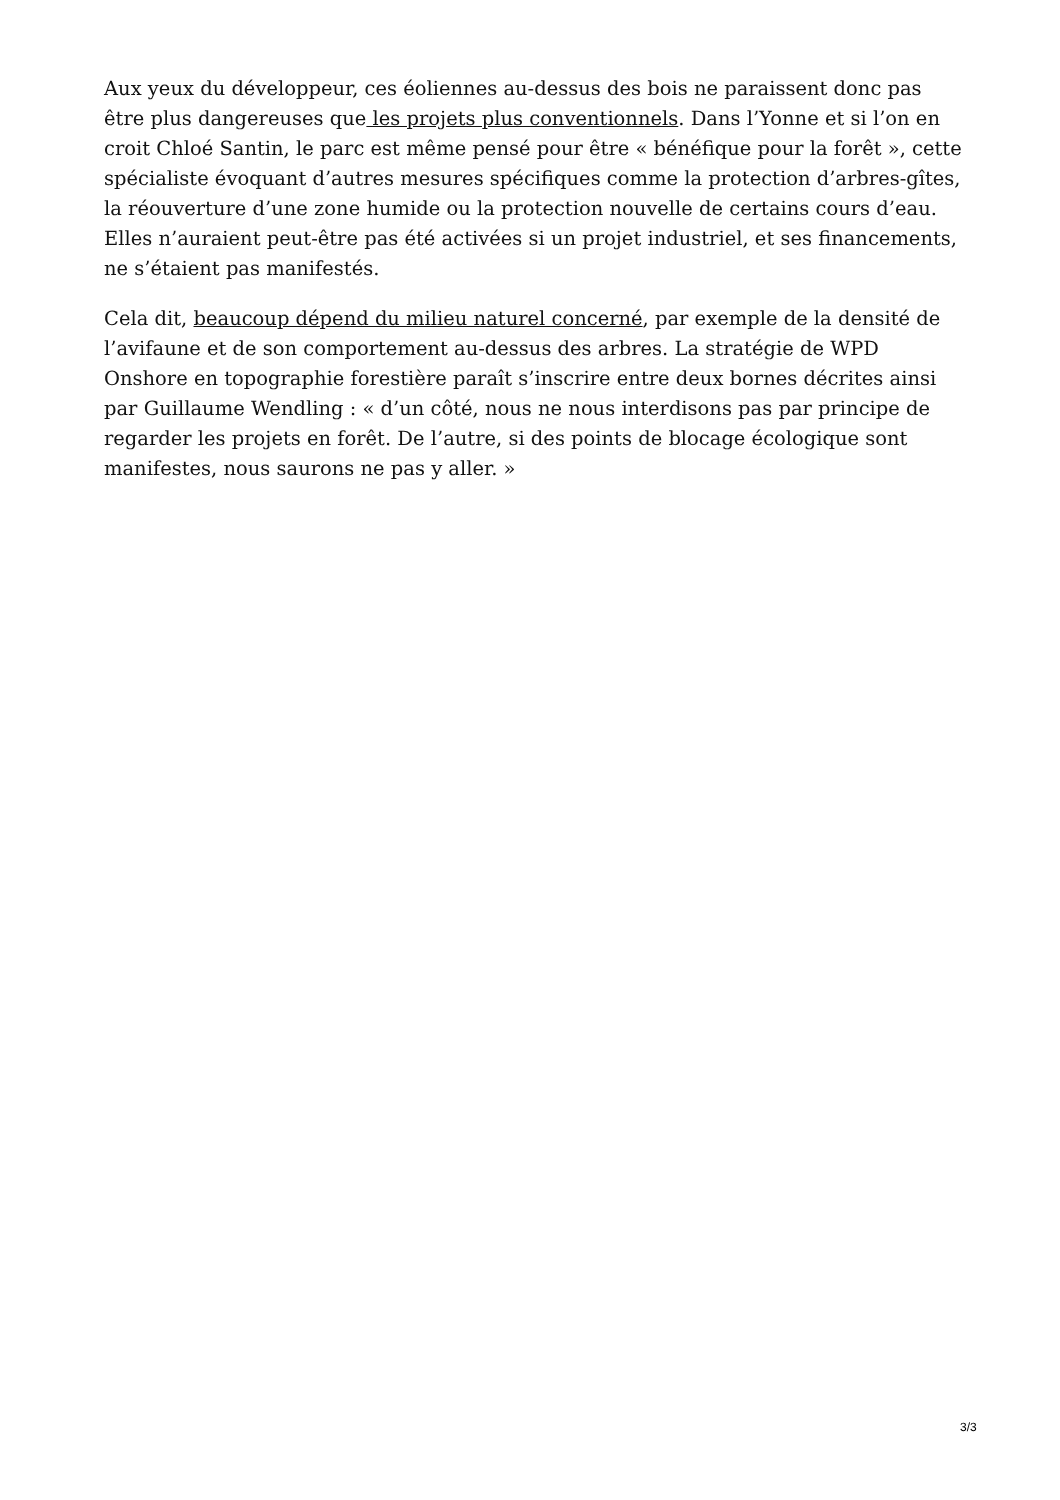Aux yeux du développeur, ces éoliennes au-dessus des bois ne paraissent donc pas être plus dangereuses que les projets plus conventionnels. Dans l’Yonne et si l’on en croit Chloé Santin, le parc est même pensé pour être « bénéfique pour la forêt », cette spécialiste évoquant d’autres mesures spécifiques comme la protection d’arbres-gîtes, la réouverture d’une zone humide ou la protection nouvelle de certains cours d’eau. Elles n’auraient peut-être pas été activées si un projet industriel, et ses financements, ne s’étaient pas manifestés.
Cela dit, beaucoup dépend du milieu naturel concerné, par exemple de la densité de l’avifaune et de son comportement au-dessus des arbres. La stratégie de WPD Onshore en topographie forestière paraît s’inscrire entre deux bornes décrites ainsi par Guillaume Wendling : « d’un côté, nous ne nous interdisons pas par principe de regarder les projets en forêt. De l’autre, si des points de blocage écologique sont manifestes, nous saurons ne pas y aller. »
3/3